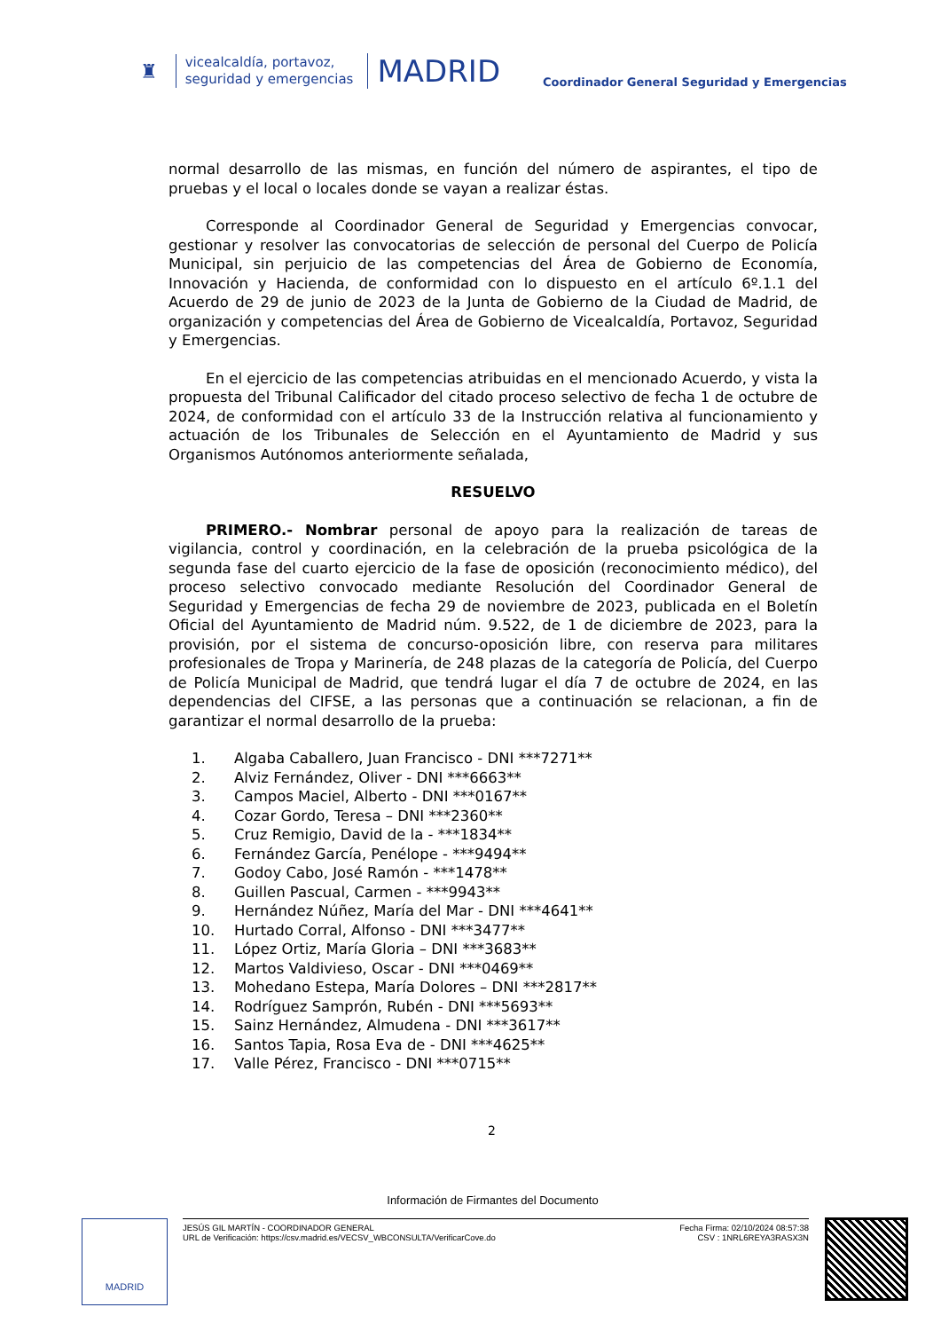♜
vicealcaldía, portavoz,
seguridad y emergencias
MADRID
Coordinador General Seguridad y Emergencias
normal desarrollo de las mismas, en función del número de aspirantes, el tipo de pruebas y el local o locales donde se vayan a realizar éstas.
Corresponde al Coordinador General de Seguridad y Emergencias convocar, gestionar y resolver las convocatorias de selección de personal del Cuerpo de Policía Municipal, sin perjuicio de las competencias del Área de Gobierno de Economía, Innovación y Hacienda, de conformidad con lo dispuesto en el artículo 6º.1.1 del Acuerdo de 29 de junio de 2023 de la Junta de Gobierno de la Ciudad de Madrid, de organización y competencias del Área de Gobierno de Vicealcaldía, Portavoz, Seguridad y Emergencias.
En el ejercicio de las competencias atribuidas en el mencionado Acuerdo, y vista la propuesta del Tribunal Calificador del citado proceso selectivo de fecha 1 de octubre de 2024, de conformidad con el artículo 33 de la Instrucción relativa al funcionamiento y actuación de los Tribunales de Selección en el Ayuntamiento de Madrid y sus Organismos Autónomos anteriormente señalada,
RESUELVO
PRIMERO.- Nombrar personal de apoyo para la realización de tareas de vigilancia, control y coordinación, en la celebración de la prueba psicológica de la segunda fase del cuarto ejercicio de la fase de oposición (reconocimiento médico), del proceso selectivo convocado mediante Resolución del Coordinador General de Seguridad y Emergencias de fecha 29 de noviembre de 2023, publicada en el Boletín Oficial del Ayuntamiento de Madrid núm. 9.522, de 1 de diciembre de 2023, para la provisión, por el sistema de concurso-oposición libre, con reserva para militares profesionales de Tropa y Marinería, de 248 plazas de la categoría de Policía, del Cuerpo de Policía Municipal de Madrid, que tendrá lugar el día 7 de octubre de 2024, en las dependencias del CIFSE, a las personas que a continuación se relacionan, a fin de garantizar el normal desarrollo de la prueba:
1. Algaba Caballero, Juan Francisco - DNI ***7271**
2. Alviz Fernández, Oliver - DNI ***6663**
3. Campos Maciel, Alberto - DNI ***0167**
4. Cozar Gordo, Teresa – DNI ***2360**
5. Cruz Remigio, David de la - ***1834**
6. Fernández García, Penélope - ***9494**
7. Godoy Cabo, José Ramón - ***1478**
8. Guillen Pascual, Carmen - ***9943**
9. Hernández Núñez, María del Mar - DNI ***4641**
10. Hurtado Corral, Alfonso - DNI ***3477**
11. López Ortiz, María Gloria – DNI ***3683**
12. Martos Valdivieso, Oscar - DNI ***0469**
13. Mohedano Estepa, María Dolores – DNI ***2817**
14. Rodríguez Samprón, Rubén - DNI ***5693**
15. Sainz Hernández, Almudena - DNI ***3617**
16. Santos Tapia, Rosa Eva de - DNI ***4625**
17. Valle Pérez, Francisco - DNI ***0715**
2
Información de Firmantes del Documento
MADRID
JESÚS GIL MARTÍN - COORDINADOR GENERAL
URL de Verificación: https://csv.madrid.es/VECSV_WBCONSULTA/VerificarCove.do
Fecha Firma: 02/10/2024 08:57:38
CSV : 1NRL6REYA3RASX3N